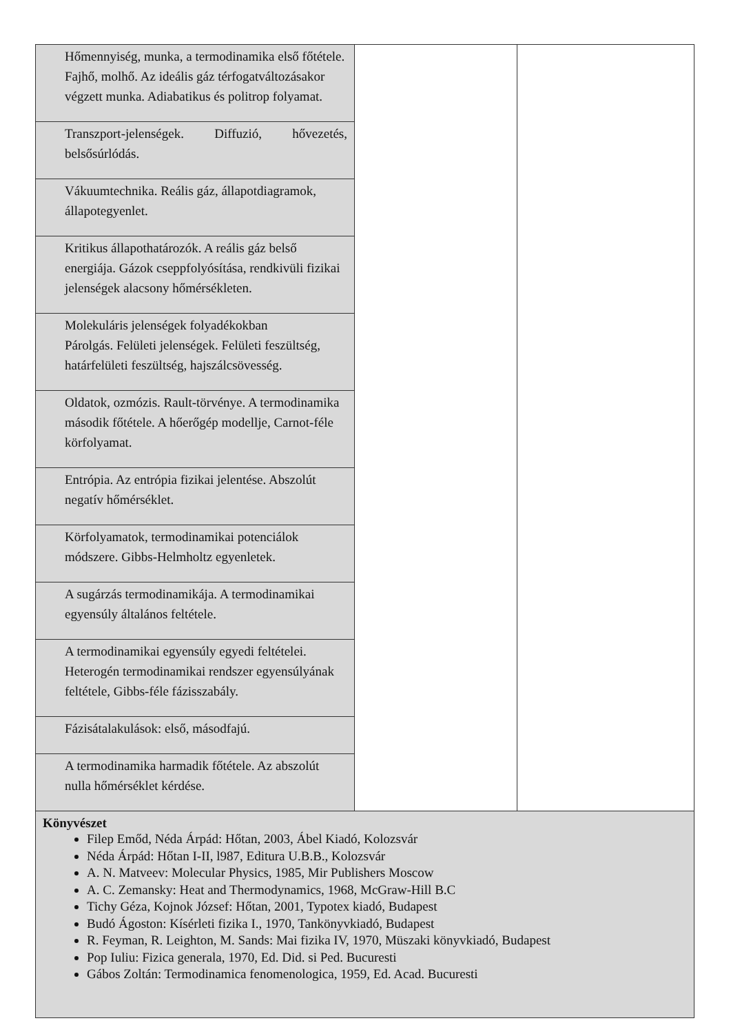| Hőmennyiség, munka, a termodinamika első főtétele. Fajhő, molhő. Az ideális gáz térfogatváltozásakor végzett munka. Adiabatikus és politrop folyamat. | | |
| Transzport-jelenségek. Diffuzió, hővezetés, belsősúrlódás. | | |
| Vákuumtechnika. Reális gáz, állapotdiagramok, állapotegyenlet. | | |
| Kritikus állapothatározók. A reális gáz belső energiája. Gázok cseppfolyósítása, rendkivüli fizikai jelenségek alacsony hőmérsékleten. | | |
| Molekuláris jelenségek folyadékokban Párolgás. Felületi jelenségek. Felületi feszültség, határfelületi feszültség, hajszálcsövesség. | | |
| Oldatok, ozmózis. Rault-törvénye. A termodinamika második főtétele. A hőerőgép modellje, Carnot-féle körfolyamat. | | |
| Entrópia. Az entrópia fizikai jelentése. Abszolút negatív hőmérséklet. | | |
| Körfolyamatok, termodinamikai potenciálok módszere. Gibbs-Helmholtz egyenletek. | | |
| A sugárzás termodinamikája. A termodinamikai egyensúly általános feltétele. | | |
| A termodinamikai egyensúly egyedi feltételei. Heterogén termodinamikai rendszer egyensúlyának feltétele, Gibbs-féle fázisszabály. | | |
| Fázisátalakulások: első, másodfajú. | | |
| A termodinamika harmadik főtétele. Az abszolút nulla hőmérséklet kérdése. | | |
| Könyvészet Filep Emőd, Néda Árpád: Hőtan, 2003, Ábel Kiadó, Kolozsvár Néda Árpád: Hőtan I-II, l987, Editura U.B.B., Kolozsvár A. N. Matveev: Molecular Physics, 1985, Mir Publishers Moscow A. C. Zemansky: Heat and Thermodynamics, 1968, McGraw-Hill B.C Tichy Géza, Kojnok József: Hőtan, 2001, Typotex kiadó, Budapest Budó Ágoston: Kísérleti fizika I., 1970, Tankönyvkiadó, Budapest R. Feyman, R. Leighton, M. Sands: Mai fizika IV, 1970, Müszaki könyvkiadó, Budapest Pop Iuliu: Fizica generala, 1970, Ed. Did. si Ped. Bucuresti Gábos Zoltán: Termodinamica fenomenologica, 1959, Ed. Acad. Bucuresti | | |